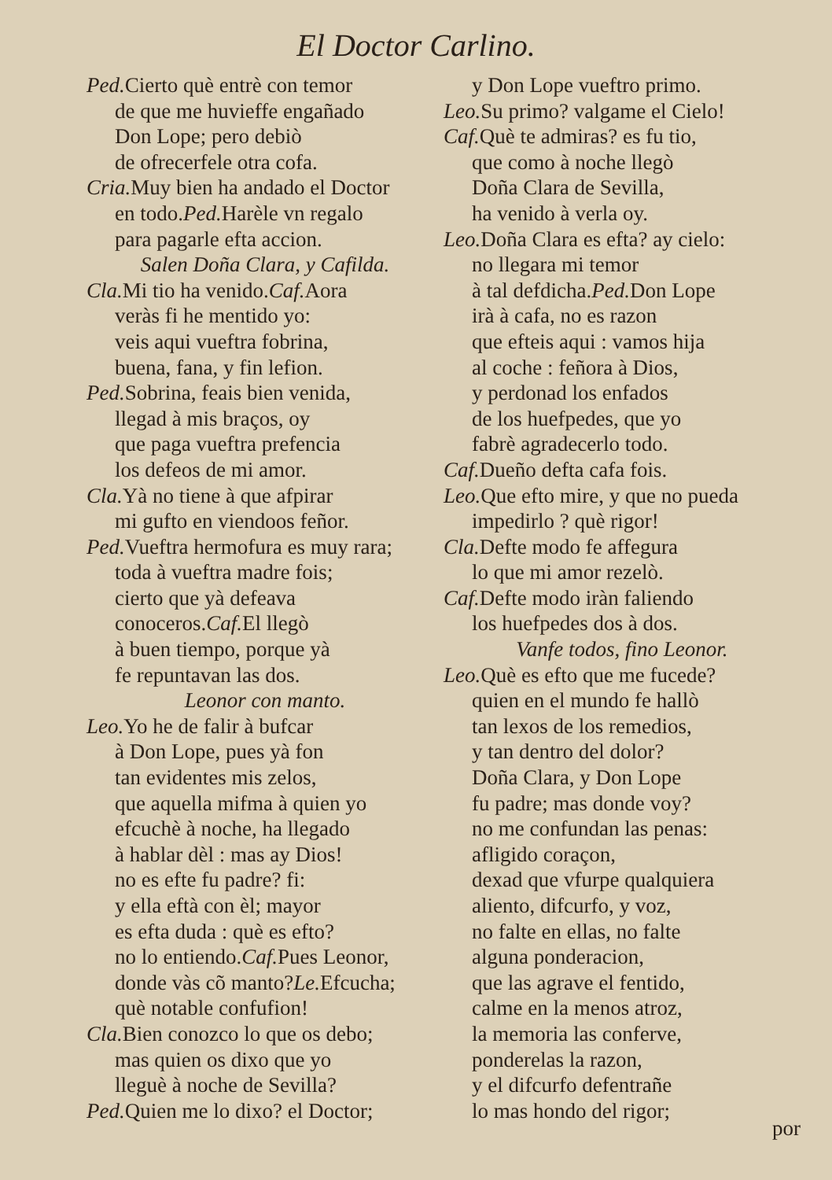El Doctor Carlino.
Ped. Cierto què entrè con temor
de que me huvieffe engañado
Don Lope; pero debiò
de ofrecerfele otra cofa.
Cria. Muy bien ha andado el Doctor
en todo.Ped. Harèle vn regalo
para pagarle efta accion.
Salen Doña Clara, y Cafilda.
Cla. Mi tio ha venido.Caf. Aora
veràs fi he mentido yo:
veis aqui vueftra fobrina,
buena, fana, y fin lefion.
Ped. Sobrina, feais bien venida,
llegad à mis braços, oy
que paga vueftra prefencia
los defeos de mi amor.
Cla. Yà no tiene à que afpirar
mi gufto en viendoos feñor.
Ped. Vueftra hermofura es muy rara;
toda à vueftra madre fois;
cierto que yà defeava
conoceros.Caf. El llegò
à buen tiempo, porque yà
fe repuntavan las dos.
Leonor con manto.
Leo. Yo he de falir à bufcar
à Don Lope, pues yà fon
tan evidentes mis zelos,
que aquella mifma à quien yo
efcuchè à noche, ha llegado
à hablar dèl : mas ay Dios!
no es efte fu padre? fi:
y ella eftà con èl; mayor
es efta duda : què es efto?
no lo entiendo.Caf. Pues Leonor,
donde vàs cõ manto?Le. Efcucha;
què notable confufion!
Cla. Bien conozco lo que os debo;
mas quien os dixo que yo
lleguè à noche de Sevilla?
Ped. Quien me lo dixo? el Doctor;
y Don Lope vueftro primo.
Leo. Su primo? valgame el Cielo!
Caf. Què te admiras? es fu tio,
que como à noche llegò
Doña Clara de Sevilla,
ha venido à verla oy.
Leo. Doña Clara es efta? ay cielo:
no llegara mi temor
à tal defdicha.Ped. Don Lope
irà à cafa, no es razon
que efteis aqui : vamos hija
al coche : feñora à Dios,
y perdonad los enfados
de los huefpedes, que yo
fabrè agradecerlo todo.
Caf. Dueño defta cafa fois.
Leo. Que efto mire, y que no pueda
impedirlo ? què rigor!
Cla. Defte modo fe affegura
lo que mi amor rezelò.
Caf. Defte modo iràn faliendo
los huefpedes dos à dos.
Vanfe todos, fino Leonor.
Leo. Què es efto que me fucede?
quien en el mundo fe hallò
tan lexos de los remedios,
y tan dentro del dolor?
Doña Clara, y Don Lope
fu padre; mas donde voy?
no me confundan las penas:
afligido coraçon,
dexad que vfurpe qualquiera
aliento, difcurfo, y voz,
no falte en ellas, no falte
alguna ponderacion,
que las agrave el fentido,
calme en la menos atroz,
la memoria las conferve,
ponderelas la razon,
y el difcurfo defentrañe
lo mas hondo del rigor;
por